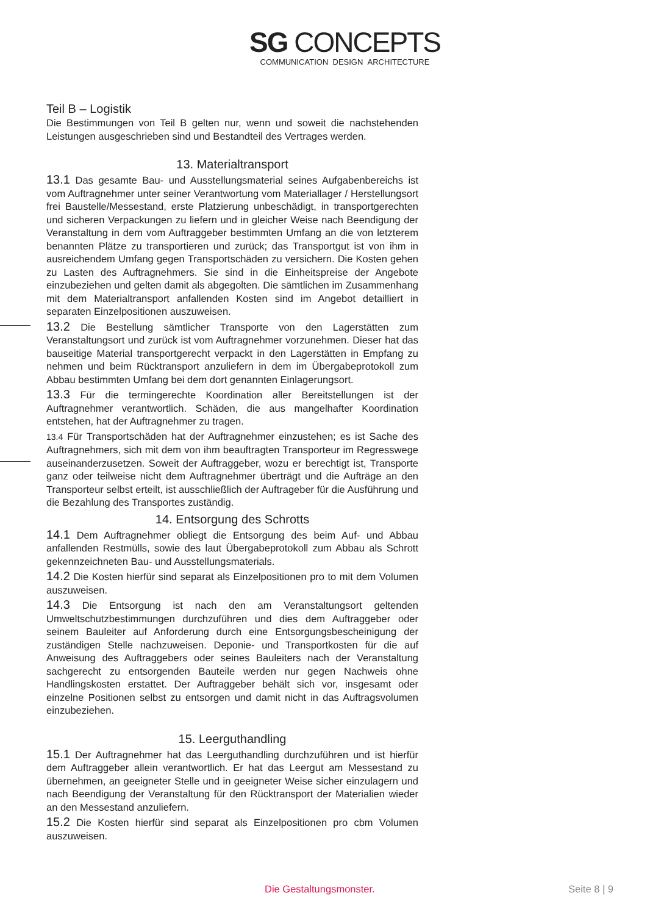SG CONCEPTS
COMMUNICATION DESIGN ARCHITECTURE
Teil B – Logistik
Die Bestimmungen von Teil B gelten nur, wenn und soweit die nachstehenden Leistungen ausgeschrieben sind und Bestandteil des Vertrages werden.
13. Materialtransport
13.1 Das gesamte Bau- und Ausstellungsmaterial seines Aufgabenbereichs ist vom Auftragnehmer unter seiner Verantwortung vom Materiallager / Herstellungsort frei Baustelle/Messestand, erste Platzierung unbeschädigt, in transportgerechten und sicheren Verpackungen zu liefern und in gleicher Weise nach Beendigung der Veranstaltung in dem vom Auftraggeber bestimmten Umfang an die von letzterem benannten Plätze zu transportieren und zurück; das Transportgut ist von ihm in ausreichendem Umfang gegen Transportschäden zu versichern. Die Kosten gehen zu Lasten des Auftragnehmers. Sie sind in die Einheitspreise der Angebote einzubeziehen und gelten damit als abgegolten. Die sämtlichen im Zusammenhang mit dem Materialtransport anfallenden Kosten sind im Angebot detailliert in separaten Einzelpositionen auszuweisen.
13.2 Die Bestellung sämtlicher Transporte von den Lagerstätten zum Veranstaltungsort und zurück ist vom Auftragnehmer vorzunehmen. Dieser hat das bauseitige Material transportgerecht verpackt in den Lagerstätten in Empfang zu nehmen und beim Rücktransport anzuliefern in dem im Übergabeprotokoll zum Abbau bestimmten Umfang bei dem dort genannten Einlagerungsort.
13.3 Für die termingerechte Koordination aller Bereitstellungen ist der Auftragnehmer verantwortlich. Schäden, die aus mangelhafter Koordination entstehen, hat der Auftragnehmer zu tragen.
13.4 Für Transportschäden hat der Auftragnehmer einzustehen; es ist Sache des Auftragnehmers, sich mit dem von ihm beauftragten Transporteur im Regresswege auseinanderzusetzen. Soweit der Auftraggeber, wozu er berechtigt ist, Transporte ganz oder teilweise nicht dem Auftragnehmer überträgt und die Aufträge an den Transporteur selbst erteilt, ist ausschließlich der Auftrageber für die Ausführung und die Bezahlung des Transportes zuständig.
14. Entsorgung des Schrotts
14.1 Dem Auftragnehmer obliegt die Entsorgung des beim Auf- und Abbau anfallenden Restmülls, sowie des laut Übergabeprotokoll zum Abbau als Schrott gekennzeichneten Bau- und Ausstellungsmaterials.
14.2 Die Kosten hierfür sind separat als Einzelpositionen pro to mit dem Volumen auszuweisen.
14.3 Die Entsorgung ist nach den am Veranstaltungsort geltenden Umweltschutzbestimmungen durchzuführen und dies dem Auftraggeber oder seinem Bauleiter auf Anforderung durch eine Entsorgungsbescheinigung der zuständigen Stelle nachzuweisen. Deponie- und Transportkosten für die auf Anweisung des Auftraggebers oder seines Bauleiters nach der Veranstaltung sachgerecht zu entsorgenden Bauteile werden nur gegen Nachweis ohne Handlingskosten erstattet. Der Auftraggeber behält sich vor, insgesamt oder einzelne Positionen selbst zu entsorgen und damit nicht in das Auftragsvolumen einzubeziehen.
15. Leerguthandling
15.1 Der Auftragnehmer hat das Leerguthandling durchzuführen und ist hierfür dem Auftraggeber allein verantwortlich. Er hat das Leergut am Messestand zu übernehmen, an geeigneter Stelle und in geeigneter Weise sicher einzulagern und nach Beendigung der Veranstaltung für den Rücktransport der Materialien wieder an den Messestand anzuliefern.
15.2 Die Kosten hierfür sind separat als Einzelpositionen pro cbm Volumen auszuweisen.
Die Gestaltungsmonster. Seite 8 | 9